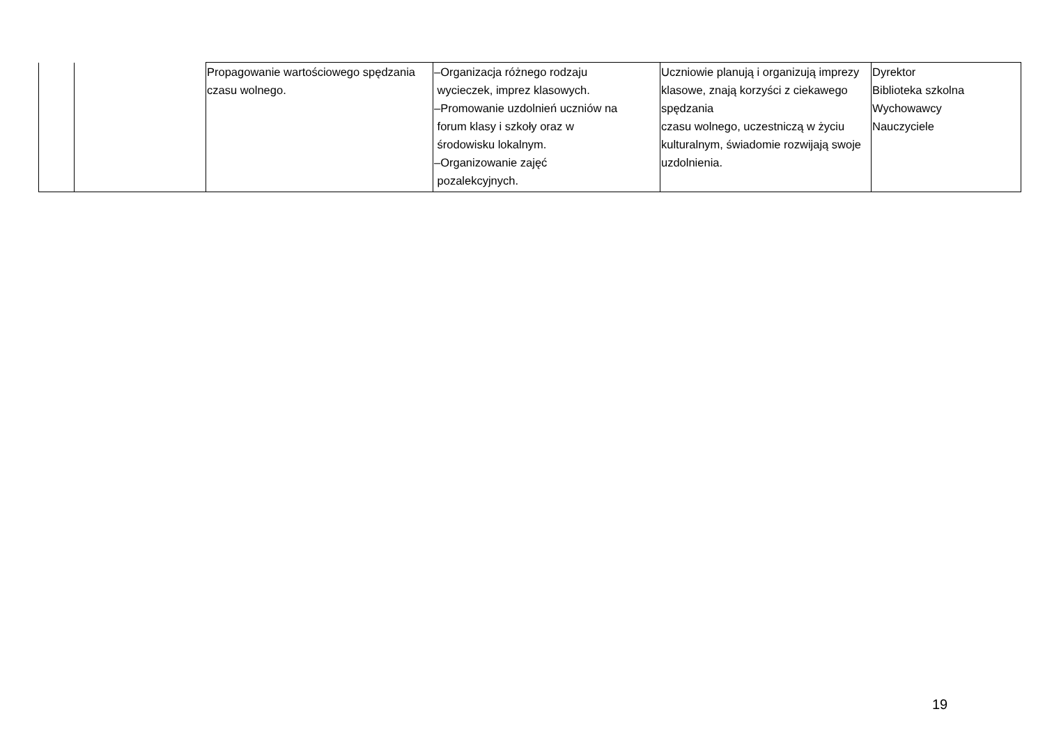| | | Propagowanie wartościowego spędzania czasu wolnego. | –Organizacja różnego rodzaju wycieczek, imprez klasowych. –Promowanie uzdolnień uczniów na forum klasy i szkoły oraz w środowisku lokalnym. –Organizowanie zajęć pozalekcyjnych. | Uczniowie planują i organizują imprezy klasowe, znają korzyści z ciekawego spędzania czasu wolnego, uczestniczą w życiu kulturalnym, świadomie rozwijają swoje uzdolnienia. | Dyrektor Biblioteka szkolna Wychowawcy Nauczyciele |
19